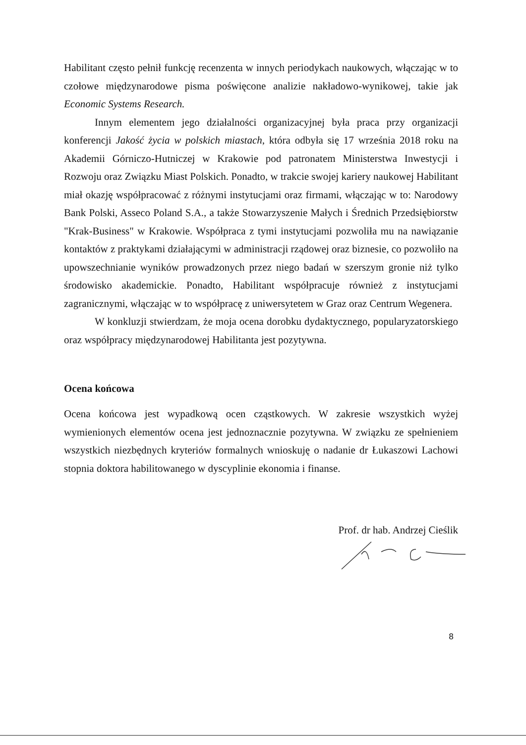Habilitant często pełnił funkcję recenzenta w innych periodykach naukowych, włączając w to czołowe międzynarodowe pisma poświęcone analizie nakładowo-wynikowej, takie jak Economic Systems Research.
Innym elementem jego działalności organizacyjnej była praca przy organizacji konferencji Jakość życia w polskich miastach, która odbyła się 17 września 2018 roku na Akademii Górniczo-Hutniczej w Krakowie pod patronatem Ministerstwa Inwestycji i Rozwoju oraz Związku Miast Polskich. Ponadto, w trakcie swojej kariery naukowej Habilitant miał okazję współpracować z różnymi instytucjami oraz firmami, włączając w to: Narodowy Bank Polski, Asseco Poland S.A., a także Stowarzyszenie Małych i Średnich Przedsiębiorstw "Krak-Business" w Krakowie. Współpraca z tymi instytucjami pozwoliła mu na nawiązanie kontaktów z praktykami działającymi w administracji rządowej oraz biznesie, co pozwoliło na upowszechnianie wyników prowadzonych przez niego badań w szerszym gronie niż tylko środowisko akademickie. Ponadto, Habilitant współpracuje również z instytucjami zagranicznymi, włączając w to współpracę z uniwersytetem w Graz oraz Centrum Wegenera.
W konkluzji stwierdzam, że moja ocena dorobku dydaktycznego, popularyzatorskiego oraz współpracy międzynarodowej Habilitanta jest pozytywna.
Ocena końcowa
Ocena końcowa jest wypadkową ocen cząstkowych. W zakresie wszystkich wyżej wymienionych elementów ocena jest jednoznacznie pozytywna. W związku ze spełnieniem wszystkich niezbędnych kryteriów formalnych wnioskuję o nadanie dr Łukaszowi Lachowi stopnia doktora habilitowanego w dyscyplinie ekonomia i finanse.
Prof. dr hab. Andrzej Cieślik
8